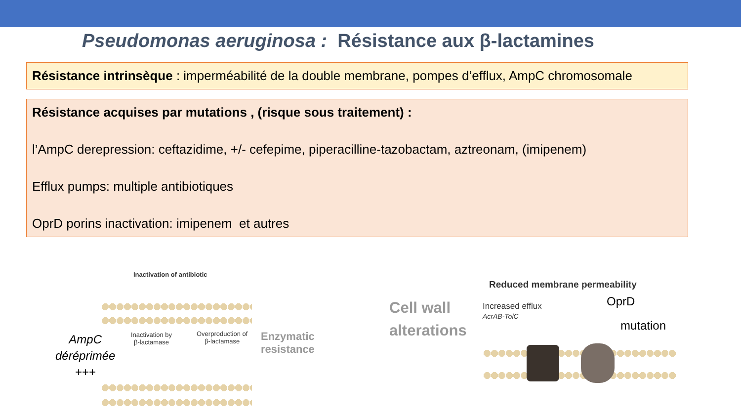Pseudomonas aeruginosa : Résistance aux β-lactamines
Résistance intrinsèque : imperméabilité de la double membrane, pompes d’efflux, AmpC chromosomale
Résistance acquises par mutations , (risque sous traitement) :
l’AmpC derepression: ceftazidime, +/- cefepime, piperacilline-tazobactam, aztreonam, (imipenem)
Efflux pumps: multiple antibiotiques
OprD porins inactivation: imipenem et autres
Inactivation of antibiotic
AmpC
déréprimée
+++
Inactivation by
β-lactamase
Overproduction of
β-lactamase
Enzymatic
resistance
Cell wall
alterations
Reduced membrane permeability
Increased efflux
AcrAB-TolC
OprD
mutation